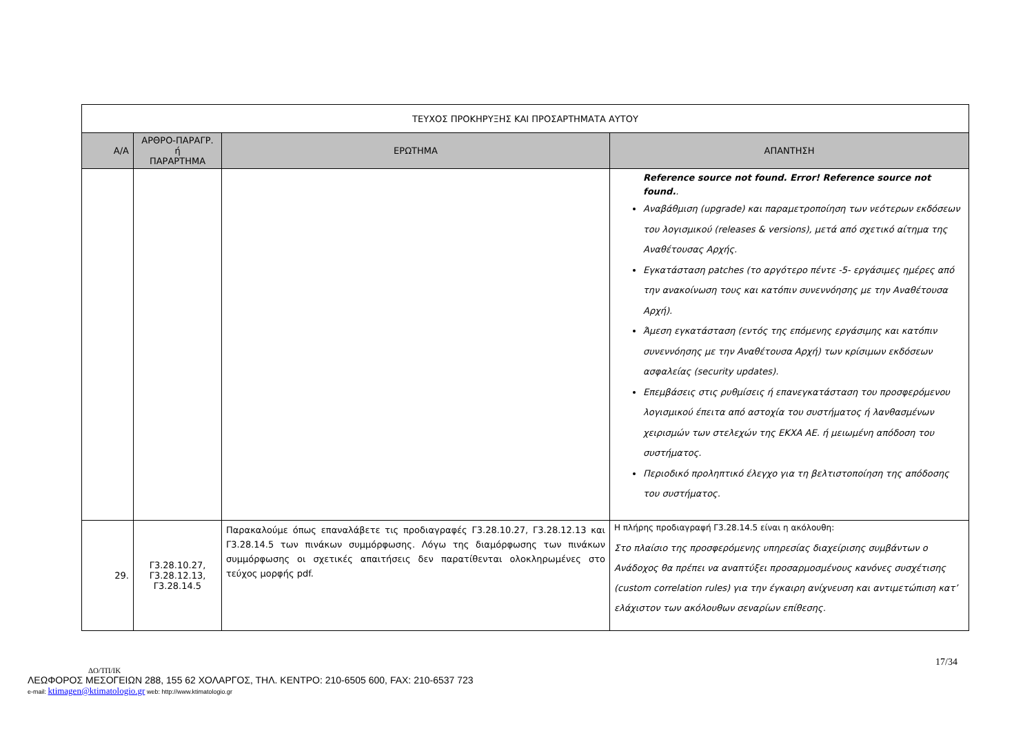| ΤΕΥΧΟΣ ΠΡΟΚΗΡΥΞΗΣ ΚΑΙ ΠΡΟΣΑΡΤΗΜΑΤΑ ΑΥΤΟΥ | | | |
| --- | --- | --- | --- |
| Α/Α | ΑΡΘΡΟ-ΠΑΡΑΓΡ. ή ΠΑΡΑΡΤΗΜΑ | ΕΡΩΤΗΜΑ | ΑΠΑΝΤΗΣΗ |
| | | | Reference source not found. Error! Reference source not found. . Αναβάθμιση (upgrade) και παραμετροποίηση των νεότερων εκδόσεων του λογισμικού (releases & versions), μετά από σχετικό αίτημα της Αναθέτουσας Αρχής. Εγκατάσταση patches (το αργότερο πέντε -5- εργάσιμες ημέρες από την ανακοίνωση τους και κατόπιν συνεννόησης με την Αναθέτουσα Αρχή). Άμεση εγκατάσταση (εντός της επόμενης εργάσιμης και κατόπιν συνεννόησης με την Αναθέτουσα Αρχή) των κρίσιμων εκδόσεων ασφαλείας (security updates). Επεμβάσεις στις ρυθμίσεις ή επανεγκατάσταση του προσφερόμενου λογισμικού έπειτα από αστοχία του συστήματος ή λανθασμένων χειρισμών των στελεχών της ΕΚΧΑ ΑΕ. ή μειωμένη απόδοση του συστήματος. Περιοδικό προληπτικό έλεγχο για τη βελτιστοποίηση της απόδοσης του συστήματος. |
| 29. | Γ3.28.10.27, Γ3.28.12.13, Γ3.28.14.5 | Παρακαλούμε όπως επαναλάβετε τις προδιαγραφές Γ3.28.10.27, Γ3.28.12.13 και Γ3.28.14.5 των πινάκων συμμόρφωσης. Λόγω της διαμόρφωσης των πινάκων συμμόρφωσης οι σχετικές απαιτήσεις δεν παρατίθενται ολοκληρωμένες στο τεύχος μορφής pdf. | Η πλήρης προδιαγραφή Γ3.28.14.5 είναι η ακόλουθη: Στο πλαίσιο της προσφερόμενης υπηρεσίας διαχείρισης συμβάντων ο Ανάδοχος θα πρέπει να αναπτύξει προσαρμοσμένους κανόνες συσχέτισης (custom correlation rules) για την έγκαιρη ανίχνευση και αντιμετώπιση κατ’ ελάχιστον των ακόλουθων σεναρίων επίθεσης. |
17/34
ΔΟ/ΤΠ/ΙΚ
ΛΕΩΦΟΡΟΣ ΜΕΣΟΓΕΙΩΝ 288, 155 62 ΧΟΛΑΡΓΟΣ, ΤΗΛ. ΚΕΝΤΡΟ: 210-6505 600, FAX: 210-6537 723
e-mail: ktimagen@ktimatologio.gr web: http://www.ktimatologio.gr